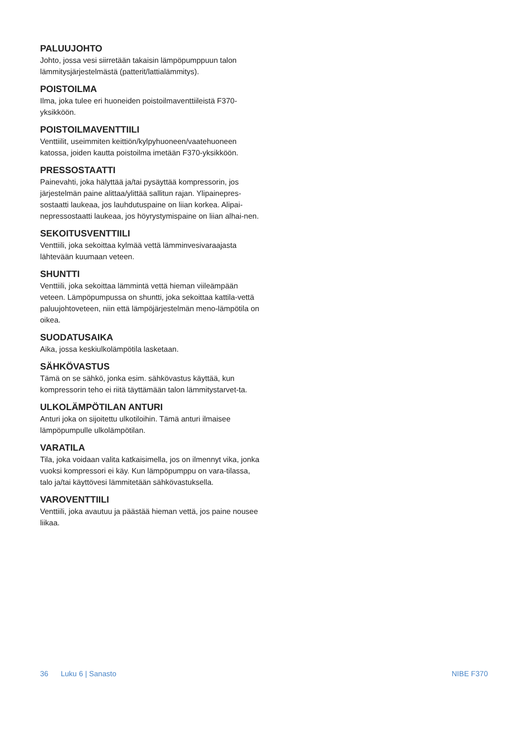PALUUJOHTO
Johto, jossa vesi siirretään takaisin lämpöpumppuun talon lämmitysjärjestelmästä (patterit/lattialämmitys).
POISTOILMA
Ilma, joka tulee eri huoneiden poistoilmaventtiileistä F370-yksikköön.
POISTOILMAVENTTIILI
Venttiilit, useimmiten keittiön/kylpyhuoneen/vaatehuoneen katossa, joiden kautta poistoilma imetään F370-yksikköön.
PRESSOSTAATTI
Painevahti, joka hälyttää ja/tai pysäyttää kompressorin, jos järjestelmän paine alittaa/ylittää sallitun rajan. Ylipainepres-sostaatti laukeaa, jos lauhdutuspaine on liian korkea. Alipai-nepressostaatti laukeaa, jos höyrystymispaine on liian alhai-nen.
SEKOITUSVENTTIILI
Venttiili, joka sekoittaa kylmää vettä lämminvesivaraajasta lähtevään kuumaan veteen.
SHUNTTI
Venttiili, joka sekoittaa lämmintä vettä hieman viileämpään veteen. Lämpöpumpussa on shuntti, joka sekoittaa kattila-vettä paluujohtoveteen, niin että lämpöjärjestelmän meno-lämpötila on oikea.
SUODATUSAIKA
Aika, jossa keskiulkolämpötila lasketaan.
SÄHKÖVASTUS
Tämä on se sähkö, jonka esim. sähkövastus käyttää, kun kompressorin teho ei riitä täyttämään talon lämmitystarvet-ta.
ULKOLÄMPÖTILAN ANTURI
Anturi joka on sijoitettu ulkotiloihin. Tämä anturi ilmaisee lämpöpumpulle ulkolämpötilan.
VARATILA
Tila, joka voidaan valita katkaisimella, jos on ilmennyt vika, jonka vuoksi kompressori ei käy. Kun lämpöpumppu on vara-tilassa, talo ja/tai käyttövesi lämmitetään sähkövastuksella.
VAROVENTTIILI
Venttiili, joka avautuu ja päästää hieman vettä, jos paine nousee liikaa.
36 Luku 6 | Sanasto NIBE F370